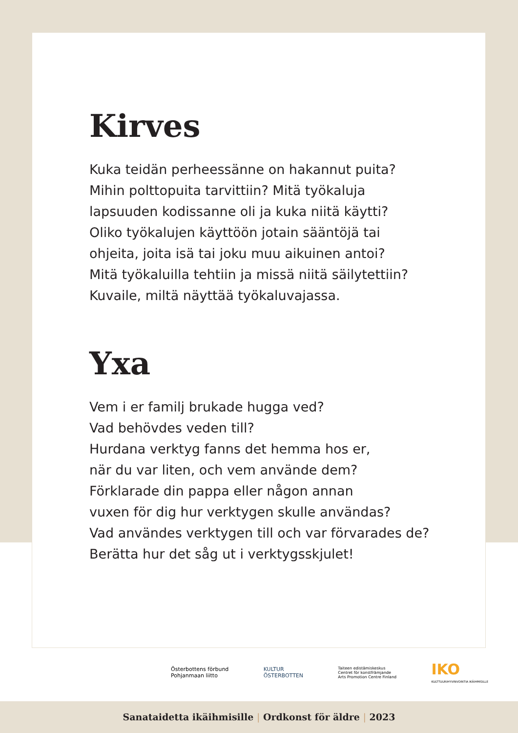Kirves
Kuka teidän perheessänne on hakannut puita?
Mihin polttopuita tarvittiin? Mitä työkaluja
lapsuuden kodissanne oli ja kuka niitä käytti?
Oliko työkalujen käyttöön jotain sääntöjä tai
ohjeita, joita isä tai joku muu aikuinen antoi?
Mitä työkaluilla tehtiin ja missä niitä säilytettiin?
Kuvaile, miltä näyttää työkaluvajassa.
Yxa
Vem i er familj brukade hugga ved?
Vad behövdes veden till?
Hurdana verktyg fanns det hemma hos er,
när du var liten, och vem använde dem?
Förklarade din pappa eller någon annan
vuxen för dig hur verktygen skulle användas?
Vad användes verktygen till och var förvarades de?
Berätta hur det såg ut i verktygsskjulet!
Österbottens förbund
Pohjanmaan liitto
KULTUR
ÖSTERBOTTEN
Taiteen edistämiskeskus
Centret för konstfrämjande
Arts Promotion Centre Finland
IKO
KULTTUURIHYVINVOINTIA IKÄIHMISILLE
Sanataidetta ikäihmisille | Ordkonst för äldre | 2023